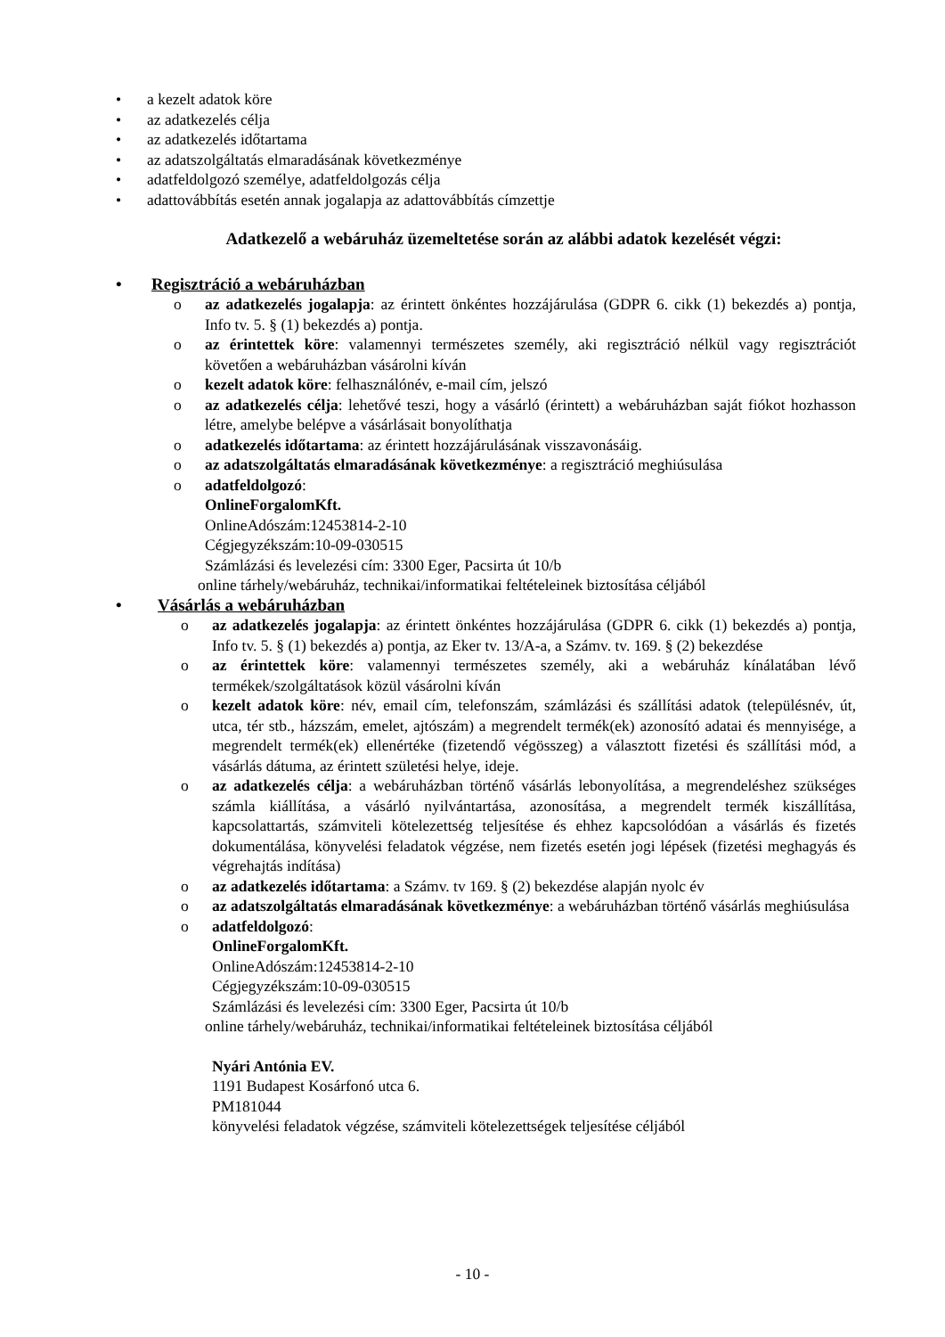• a kezelt adatok köre
• az adatkezelés célja
• az adatkezelés időtartama
• az adatszolgáltatás elmaradásának következménye
• adatfeldolgozó személye, adatfeldolgozás célja
• adattovábbítás esetén annak jogalapja az adattovábbítás címzettje
Adatkezelő a webáruház üzemeltetése során az alábbi adatok kezelését végzi:
• Regisztráció a webáruházban
o az adatkezelés jogalapja: az érintett önkéntes hozzájárulása (GDPR 6. cikk (1) bekezdés a) pontja, Info tv. 5. § (1) bekezdés a) pontja.
o az érintettek köre: valamennyi természetes személy, aki regisztráció nélkül vagy regisztrációt követően a webáruházban vásárolni kíván
o kezelt adatok köre: felhasználónév, e-mail cím, jelszó
o az adatkezelés célja: lehetővé teszi, hogy a vásárló (érintett) a webáruházban saját fiókot hozhasson létre, amelybe belépve a vásárlásait bonyolíthatja
o adatkezelés időtartama: az érintett hozzájárulásának visszavonásáig.
o az adatszolgáltatás elmaradásának következménye: a regisztráció meghiúsulása
o adatfeldolgozó:
OnlineForgalomKft.
OnlineAdószám:12453814-2-10
Cégjegyzékszám:10-09-030515
Számlázási és levelezési cím: 3300 Eger, Pacsirta út 10/b
online tárhely/webáruház, technikai/informatikai feltételeinek biztosítása céljából
• Vásárlás a webáruházban
o az adatkezelés jogalapja: az érintett önkéntes hozzájárulása (GDPR 6. cikk (1) bekezdés a) pontja, Info tv. 5. § (1) bekezdés a) pontja, az Eker tv. 13/A-a, a Számv. tv. 169. § (2) bekezdése
o az érintettek köre: valamennyi természetes személy, aki a webáruház kínálatában lévő termékek/szolgáltatások közül vásárolni kíván
o kezelt adatok köre: név, email cím, telefonszám, számlázási és szállítási adatok (településnév, út, utca, tér stb., házszám, emelet, ajtószám) a megrendelt termék(ek) azonosító adatai és mennyisége, a megrendelt termék(ek) ellenértéke (fizetendő végösszeg) a választott fizetési és szállítási mód, a vásárlás dátuma, az érintett születési helye, ideje.
o az adatkezelés célja: a webáruházban történő vásárlás lebonyolítása, a megrendeléshez szükséges számla kiállítása, a vásárló nyilvántartása, azonosítása, a megrendelt termék kiszállítása, kapcsolattartás, számviteli kötelezettség teljesítése és ehhez kapcsolódóan a vásárlás és fizetés dokumentálása, könyvelési feladatok végzése, nem fizetés esetén jogi lépések (fizetési meghagyás és végrehajtás indítása)
o az adatkezelés időtartama: a Számv. tv 169. § (2) bekezdése alapján nyolc év
o az adatszolgáltatás elmaradásának következménye: a webáruházban történő vásárlás meghiúsulása
o adatfeldolgozó:
OnlineForgalomKft.
OnlineAdószám:12453814-2-10
Cégjegyzékszám:10-09-030515
Számlázási és levelezési cím: 3300 Eger, Pacsirta út 10/b
online tárhely/webáruház, technikai/informatikai feltételeinek biztosítása céljából
Nyári Antónia EV.
1191 Budapest Kosárfonó utca 6.
PM181044
könyvelési feladatok végzése, számviteli kötelezettségek teljesítése céljából
- 10 -